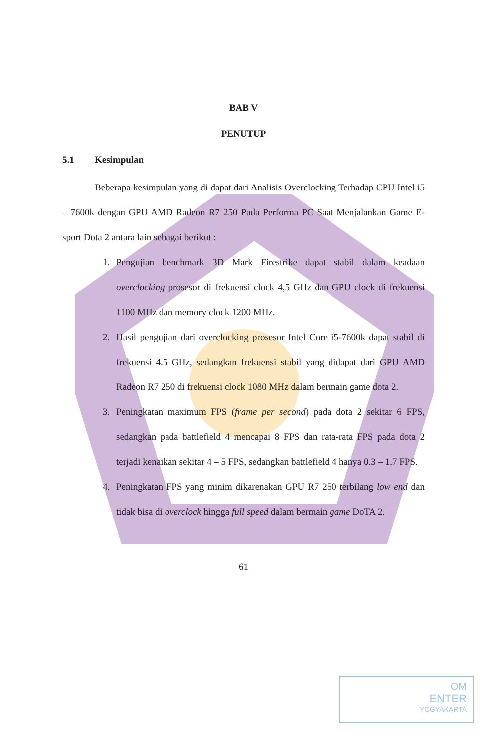BAB V
PENUTUP
5.1 Kesimpulan
Beberapa kesimpulan yang di dapat dari Analisis Overclocking Terhadap CPU Intel i5 – 7600k dengan GPU AMD Radeon R7 250 Pada Performa PC Saat Menjalankan Game E-sport Dota 2 antara lain sebagai berikut :
1. Pengujian benchmark 3D Mark Firestrike dapat stabil dalam keadaan overclocking prosesor di frekuensi clock 4,5 GHz dan GPU clock di frekuensi 1100 MHz dan memory clock 1200 MHz.
2. Hasil pengujian dari overclocking prosesor Intel Core i5-7600k dapat stabil di frekuensi 4.5 GHz, sedangkan frekuensi stabil yang didapat dari GPU AMD Radeon R7 250 di frekuensi clock 1080 MHz dalam bermain game dota 2.
3. Peningkatan maximum FPS (frame per second) pada dota 2 sekitar 6 FPS, sedangkan pada battlefield 4 mencapai 8 FPS dan rata-rata FPS pada dota 2 terjadi kenaikan sekitar 4 – 5 FPS, sedangkan battlefield 4 hanya 0.3 – 1.7 FPS.
4. Peningkatan FPS yang minim dikarenakan GPU R7 250 terbilang low end dan tidak bisa di overclock hingga full speed dalam bermain game DoTA 2.
61
OM
ENTER
YOGYAKARTA